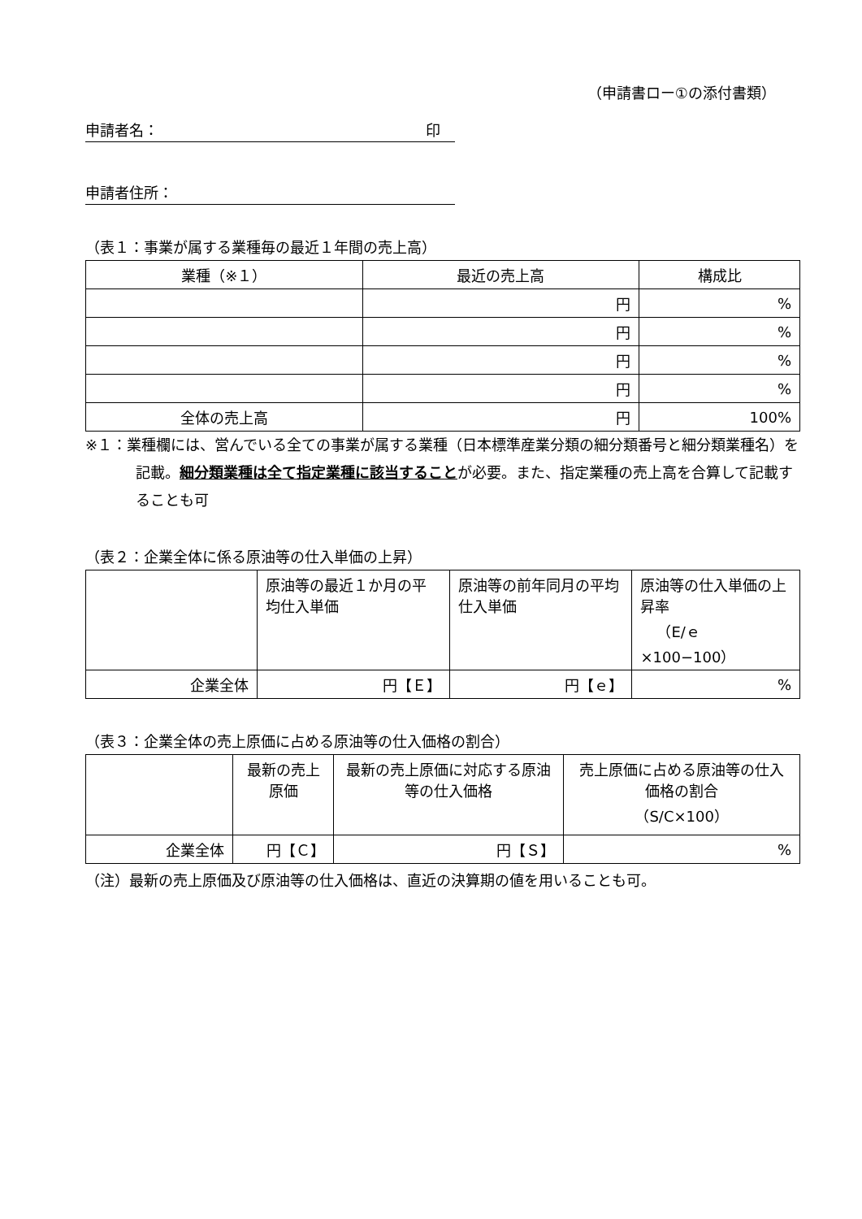（申請書ロー①の添付書類）
申請者名： 印　
申請者住所：
（表１：事業が属する業種毎の最近１年間の売上高）
| 業種（※１） | 最近の売上高 | 構成比 |
| --- | --- | --- |
| | 円 | % |
| | 円 | % |
| | 円 | % |
| | 円 | % |
| 全体の売上高 | 円 | 100% |
※１：業種欄には、営んでいる全ての事業が属する業種（日本標準産業分類の細分類番号と細分類業種名）を記載。細分類業種は全て指定業種に該当することが必要。また、指定業種の売上高を合算して記載することも可
（表２：企業全体に係る原油等の仕入単価の上昇）
| | 原油等の最近１か月の平均仕入単価 | 原油等の前年同月の平均仕入単価 | 原油等の仕入単価の上昇率 （E/ｅ×100−100） |
| 企業全体 | 円【Ｅ】 | 円【ｅ】 | % |
（表３：企業全体の売上原価に占める原油等の仕入価格の割合）
| | 最新の売上原価 | 最新の売上原価に対応する原油等の仕入価格 | 売上原価に占める原油等の仕入価格の割合 （S/C×100） |
| 企業全体 | 円【Ｃ】 | 円【Ｓ】 | % |
（注）最新の売上原価及び原油等の仕入価格は、直近の決算期の値を用いることも可。